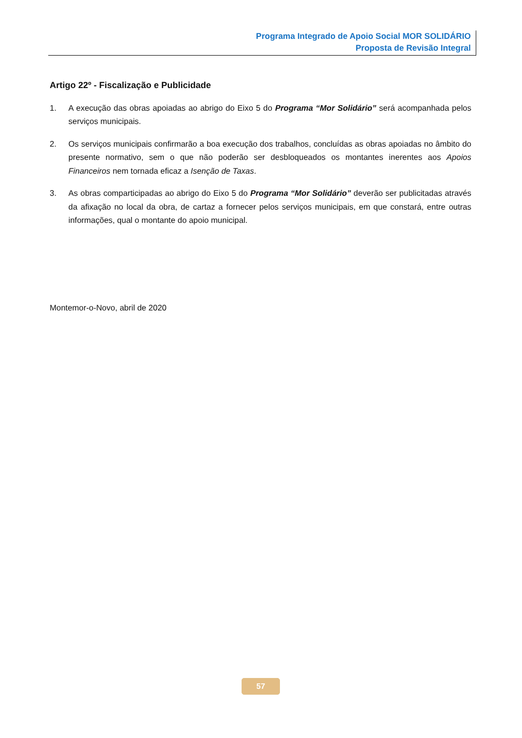Programa Integrado de Apoio Social MOR SOLIDÁRIO
Proposta de Revisão Integral
Artigo 22º - Fiscalização e Publicidade
1. A execução das obras apoiadas ao abrigo do Eixo 5 do Programa “Mor Solidário” será acompanhada pelos serviços municipais.
2. Os serviços municipais confirmarão a boa execução dos trabalhos, concluídas as obras apoiadas no âmbito do presente normativo, sem o que não poderão ser desbloqueados os montantes inerentes aos Apoios Financeiros nem tornada eficaz a Isenção de Taxas.
3. As obras comparticipadas ao abrigo do Eixo 5 do Programa “Mor Solidário” deverão ser publicitadas através da afixação no local da obra, de cartaz a fornecer pelos serviços municipais, em que constará, entre outras informações, qual o montante do apoio municipal.
Montemor-o-Novo, abril de 2020
57